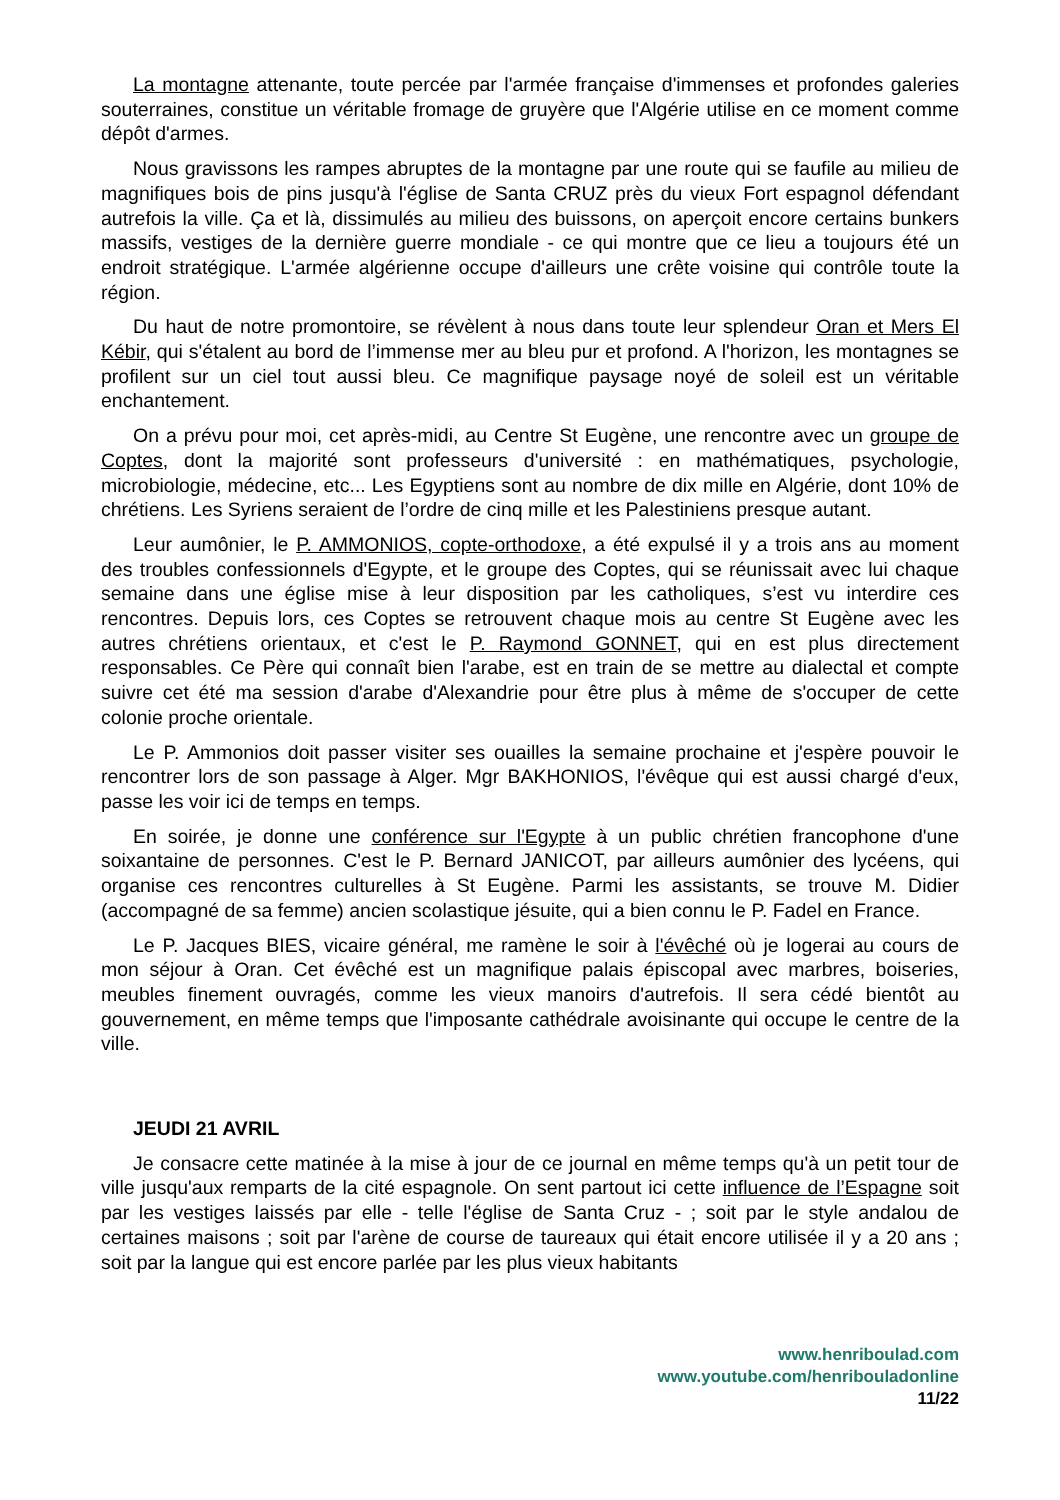La montagne attenante, toute percée par l'armée française d'immenses et profondes galeries souterraines, constitue un véritable fromage de gruyère que l'Algérie utilise en ce moment comme dépôt d'armes.
Nous gravissons les rampes abruptes de la montagne par une route qui se faufile au milieu de magnifiques bois de pins jusqu'à l'église de Santa CRUZ près du vieux Fort espagnol défendant autrefois la ville. Ça et là, dissimulés au milieu des buissons, on aperçoit encore certains bunkers massifs, vestiges de la dernière guerre mondiale - ce qui montre que ce lieu a toujours été un endroit stratégique. L'armée algérienne occupe d'ailleurs une crête voisine qui contrôle toute la région.
Du haut de notre promontoire, se révèlent à nous dans toute leur splendeur Oran et Mers El Kébir, qui s'étalent au bord de l’immense mer au bleu pur et profond. A l'horizon, les montagnes se profilent sur un ciel tout aussi bleu. Ce magnifique paysage noyé de soleil est un véritable enchantement.
On a prévu pour moi, cet après-midi, au Centre St Eugène, une rencontre avec un groupe de Coptes, dont la majorité sont professeurs d'université : en mathématiques, psychologie, microbiologie, médecine, etc... Les Egyptiens sont au nombre de dix mille en Algérie, dont 10% de chrétiens. Les Syriens seraient de l’ordre de cinq mille et les Palestiniens presque autant.
Leur aumônier, le P. AMMONIOS, copte-orthodoxe, a été expulsé il y a trois ans au moment des troubles confessionnels d'Egypte, et le groupe des Coptes, qui se réunissait avec lui chaque semaine dans une église mise à leur disposition par les catholiques, s’est vu interdire ces rencontres. Depuis lors, ces Coptes se retrouvent chaque mois au centre St Eugène avec les autres chrétiens orientaux, et c'est le P. Raymond GONNET, qui en est plus directement responsables. Ce Père qui connaît bien l'arabe, est en train de se mettre au dialectal et compte suivre cet été ma session d'arabe d'Alexandrie pour être plus à même de s'occuper de cette colonie proche orientale.
Le P. Ammonios doit passer visiter ses ouailles la semaine prochaine et j'espère pouvoir le rencontrer lors de son passage à Alger. Mgr BAKHONIOS, l'évêque qui est aussi chargé d'eux, passe les voir ici de temps en temps.
En soirée, je donne une conférence sur l'Egypte à un public chrétien francophone d'une soixantaine de personnes. C'est le P. Bernard JANICOT, par ailleurs aumônier des lycéens, qui organise ces rencontres culturelles à St Eugène. Parmi les assistants, se trouve M. Didier (accompagné de sa femme) ancien scolastique jésuite, qui a bien connu le P. Fadel en France.
Le P. Jacques BIES, vicaire général, me ramène le soir à l'évêché où je logerai au cours de mon séjour à Oran. Cet évêché est un magnifique palais épiscopal avec marbres, boiseries, meubles finement ouvragés, comme les vieux manoirs d'autrefois. Il sera cédé bientôt au gouvernement, en même temps que l'imposante cathédrale avoisinante qui occupe le centre de la ville.
JEUDI 21 AVRIL
Je consacre cette matinée à la mise à jour de ce journal en même temps qu'à un petit tour de ville jusqu'aux remparts de la cité espagnole. On sent partout ici cette influence de l’Espagne soit par les vestiges laissés par elle - telle l'église de Santa Cruz - ; soit par le style andalou de certaines maisons ; soit par l'arène de course de taureaux qui était encore utilisée il y a 20 ans ; soit par la langue qui est encore parlée par les plus vieux habitants
www.henriboulad.com
www.youtube.com/henribouladonline
11/22